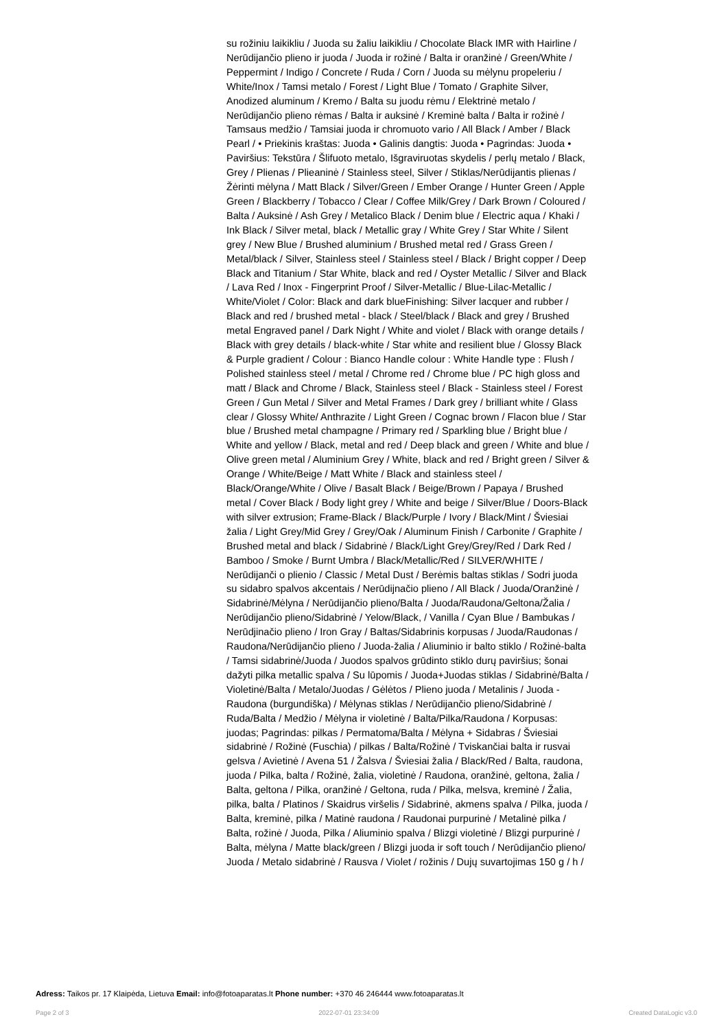su rožiniu laikikliu / Juoda su žaliu laikikliu / Chocolate Black IMR with Hairline / Nerūdijančio plieno ir juoda / Juoda ir rožinė / Balta ir oranžinė / Green/White / Peppermint / Indigo / Concrete / Ruda / Corn / Juoda su mėlynu propeleriu / White/Inox / Tamsi metalo / Forest / Light Blue / Tomato / Graphite Silver, Anodized aluminum / Kremo / Balta su juodu rėmu / Elektrinė metalo / Nerūdijančio plieno rėmas / Balta ir auksinė / Kreminė balta / Balta ir rožinė / Tamsaus medžio / Tamsiai juoda ir chromuoto vario / All Black / Amber / Black Pearl / • Priekinis kraštas: Juoda • Galinis dangtis: Juoda • Pagrindas: Juoda • Paviršius: Tekstūra / Šlifuoto metalo, Išgraviruotas skydelis / perlų metalo / Black, Grey / Plienas / Plieaninė / Stainless steel, Silver / Stiklas/Nerūdijantis plienas / Žėrinti mėlyna / Matt Black / Silver/Green / Ember Orange / Hunter Green / Apple Green / Blackberry / Tobacco / Clear / Coffee Milk/Grey / Dark Brown / Coloured / Balta / Auksinė / Ash Grey / Metalico Black / Denim blue / Electric aqua / Khaki / Ink Black / Silver metal, black / Metallic gray / White Grey / Star White / Silent grey / New Blue / Brushed aluminium / Brushed metal red / Grass Green / Metal/black / Silver, Stainless steel / Stainless steel / Black / Bright copper / Deep Black and Titanium / Star White, black and red / Oyster Metallic / Silver and Black / Lava Red / Inox - Fingerprint Proof / Silver-Metallic / Blue-Lilac-Metallic / White/Violet / Color: Black and dark blueFinishing: Silver lacquer and rubber / Black and red / brushed metal - black / Steel/black / Black and grey / Brushed metal Engraved panel / Dark Night / White and violet / Black with orange details / Black with grey details / black-white / Star white and resilient blue / Glossy Black & Purple gradient / Colour : Bianco Handle colour : White Handle type : Flush / Polished stainless steel / metal / Chrome red / Chrome blue / PC high gloss and matt / Black and Chrome / Black, Stainless steel / Black - Stainless steel / Forest Green / Gun Metal / Silver and Metal Frames / Dark grey / brilliant white / Glass clear / Glossy White/ Anthrazite / Light Green / Cognac brown / Flacon blue / Star blue / Brushed metal champagne / Primary red / Sparkling blue / Bright blue / White and yellow / Black, metal and red / Deep black and green / White and blue / Olive green metal / Aluminium Grey / White, black and red / Bright green / Silver & Orange / White/Beige / Matt White / Black and stainless steel / Black/Orange/White / Olive / Basalt Black / Beige/Brown / Papaya / Brushed metal / Cover Black / Body light grey / White and beige / Silver/Blue / Doors-Black with silver extrusion; Frame-Black / Black/Purple / Ivory / Black/Mint / Šviesiai žalia / Light Grey/Mid Grey / Grey/Oak / Aluminum Finish / Carbonite / Graphite / Brushed metal and black / Sidabrinė / Black/Light Grey/Grey/Red / Dark Red / Bamboo / Smoke / Burnt Umbra / Black/Metallic/Red / SILVER/WHITE / Nerūdijanči o plienio / Classic / Metal Dust / Berėmis baltas stiklas / Sodri juoda su sidabro spalvos akcentais / Nerūdijnačio plieno / All Black / Juoda/Oranžinė / Sidabrinė/Mėlyna / Nerūdijančio plieno/Balta / Juoda/Raudona/Geltona/Žalia / Nerūdijančio plieno/Sidabrinė / Yelow/Black, / Vanilla / Cyan Blue / Bambukas / Nerūdjinačio plieno / Iron Gray / Baltas/Sidabrinis korpusas / Juoda/Raudonas / Raudona/Nerūdijančio plieno / Juoda-žalia / Aliuminio ir balto stiklo / Rožinė-balta / Tamsi sidabrinė/Juoda / Juodos spalvos grūdinto stiklo durų paviršius; šonai dažyti pilka metallic spalva / Su lūpomis / Juoda+Juodas stiklas / Sidabrinė/Balta / Violetinė/Balta / Metalo/Juodas / Gėlėtos / Plieno juoda / Metalinis / Juoda - Raudona (burgundiška) / Mėlynas stiklas / Nerūdijančio plieno/Sidabrinė / Ruda/Balta / Medžio / Mėlyna ir violetinė / Balta/Pilka/Raudona / Korpusas: juodas; Pagrindas: pilkas / Permatoma/Balta / Mėlyna + Sidabras / Šviesiai sidabrinė / Rožinė (Fuschia) / pilkas / Balta/Rožinė / Tviskančiai balta ir rusvai gelsva / Avietinė / Avena 51 / Žalsva / Šviesiai žalia / Black/Red / Balta, raudona, juoda / Pilka, balta / Rožinė, žalia, violetinė / Raudona, oranžinė, geltona, žalia / Balta, geltona / Pilka, oranžinė / Geltona, ruda / Pilka, melsva, kreminė / Žalia, pilka, balta / Platinos / Skaidrus viršelis / Sidabrinė, akmens spalva / Pilka, juoda / Balta, kreminė, pilka / Matinė raudona / Raudonai purpurinė / Metalinė pilka / Balta, rožinė / Juoda, Pilka / Aliuminio spalva / Blizgi violetinė / Blizgi purpurinė / Balta, mėlyna / Matte black/green / Blizgi juoda ir soft touch / Nerūdijančio plieno/ Juoda / Metalo sidabrinė / Rausva / Violet / rožinis / Dujų suvartojimas 150 g / h /
Adress: Taikos pr. 17 Klaipėda, Lietuva Email: info@fotoaparatas.lt Phone number: +370 46 246444 www.fotoaparatas.lt
Page 2 of 3 2022-07-01 23:34:09 Created DataLogic v3.0